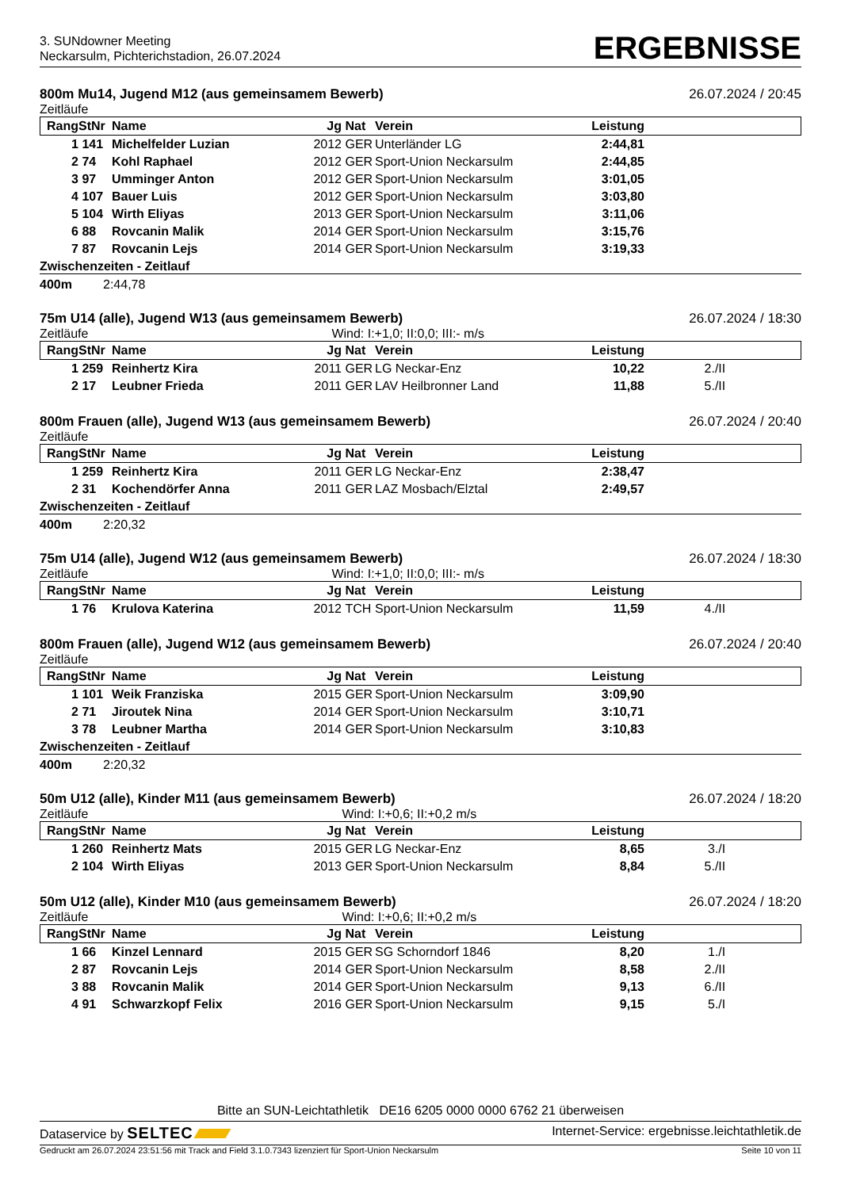3. SUNdowner Meeting
Neckarsulm, Pichterichstadion, 26.07.2024
ERGEBNISSE
800m Mu14, Jugend M12 (aus gemeinsamem Bewerb) 26.07.2024 / 20:45
Zeitläufe
| Rang | StNr | Name | Jg | Nat | Verein | Leistung | |
| --- | --- | --- | --- | --- | --- | --- | --- |
| 1 | 141 | Michelfelder Luzian | 2012 | GER | Unterländer LG | 2:44,81 | |
| 2 | 74 | Kohl Raphael | 2012 | GER | Sport-Union Neckarsulm | 2:44,85 | |
| 3 | 97 | Umminger Anton | 2012 | GER | Sport-Union Neckarsulm | 3:01,05 | |
| 4 | 107 | Bauer Luis | 2012 | GER | Sport-Union Neckarsulm | 3:03,80 | |
| 5 | 104 | Wirth Eliyas | 2013 | GER | Sport-Union Neckarsulm | 3:11,06 | |
| 6 | 88 | Rovcanin Malik | 2014 | GER | Sport-Union Neckarsulm | 3:15,76 | |
| 7 | 87 | Rovcanin Lejs | 2014 | GER | Sport-Union Neckarsulm | 3:19,33 | |
Zwischenzeiten - Zeitlauf
400m 2:44,78
75m U14 (alle), Jugend W13 (aus gemeinsamem Bewerb) 26.07.2024 / 18:30
Zeitläufe Wind: I:+1,0; II:0,0; III:- m/s
| Rang | StNr | Name | Jg | Nat | Verein | Leistung | |
| --- | --- | --- | --- | --- | --- | --- | --- |
| 1 | 259 | Reinhertz Kira | 2011 | GER | LG Neckar-Enz | 10,22 | 2./II |
| 2 | 17 | Leubner Frieda | 2011 | GER | LAV Heilbronner Land | 11,88 | 5./II |
800m Frauen (alle), Jugend W13 (aus gemeinsamem Bewerb) 26.07.2024 / 20:40
Zeitläufe
| Rang | StNr | Name | Jg | Nat | Verein | Leistung | |
| --- | --- | --- | --- | --- | --- | --- | --- |
| 1 | 259 | Reinhertz Kira | 2011 | GER | LG Neckar-Enz | 2:38,47 | |
| 2 | 31 | Kochendörfer Anna | 2011 | GER | LAZ Mosbach/Elztal | 2:49,57 | |
Zwischenzeiten - Zeitlauf
400m 2:20,32
75m U14 (alle), Jugend W12 (aus gemeinsamem Bewerb) 26.07.2024 / 18:30
Zeitläufe Wind: I:+1,0; II:0,0; III:- m/s
| Rang | StNr | Name | Jg | Nat | Verein | Leistung | |
| --- | --- | --- | --- | --- | --- | --- | --- |
| 1 | 76 | Krulova Katerina | 2012 | TCH | Sport-Union Neckarsulm | 11,59 | 4./II |
800m Frauen (alle), Jugend W12 (aus gemeinsamem Bewerb) 26.07.2024 / 20:40
Zeitläufe
| Rang | StNr | Name | Jg | Nat | Verein | Leistung | |
| --- | --- | --- | --- | --- | --- | --- | --- |
| 1 | 101 | Weik Franziska | 2015 | GER | Sport-Union Neckarsulm | 3:09,90 | |
| 2 | 71 | Jiroutek Nina | 2014 | GER | Sport-Union Neckarsulm | 3:10,71 | |
| 3 | 78 | Leubner Martha | 2014 | GER | Sport-Union Neckarsulm | 3:10,83 | |
Zwischenzeiten - Zeitlauf
400m 2:20,32
50m U12 (alle), Kinder M11 (aus gemeinsamem Bewerb) 26.07.2024 / 18:20
Zeitläufe Wind: I:+0,6; II:+0,2 m/s
| Rang | StNr | Name | Jg | Nat | Verein | Leistung | |
| --- | --- | --- | --- | --- | --- | --- | --- |
| 1 | 260 | Reinhertz Mats | 2015 | GER | LG Neckar-Enz | 8,65 | 3./I |
| 2 | 104 | Wirth Eliyas | 2013 | GER | Sport-Union Neckarsulm | 8,84 | 5./II |
50m U12 (alle), Kinder M10 (aus gemeinsamem Bewerb) 26.07.2024 / 18:20
Zeitläufe Wind: I:+0,6; II:+0,2 m/s
| Rang | StNr | Name | Jg | Nat | Verein | Leistung | |
| --- | --- | --- | --- | --- | --- | --- | --- |
| 1 | 66 | Kinzel Lennard | 2015 | GER | SG Schorndorf 1846 | 8,20 | 1./I |
| 2 | 87 | Rovcanin Lejs | 2014 | GER | Sport-Union Neckarsulm | 8,58 | 2./II |
| 3 | 88 | Rovcanin Malik | 2014 | GER | Sport-Union Neckarsulm | 9,13 | 6./II |
| 4 | 91 | Schwarzkopf Felix | 2016 | GER | Sport-Union Neckarsulm | 9,15 | 5./I |
Bitte an SUN-Leichtathletik DE16 6205 0000 0000 6762 21 überweisen
Dataservice by SELTEC Internet-Service: ergebnisse.leichtathletik.de
Gedruckt am 26.07.2024 23:51:56 mit Track and Field 3.1.0.7343 lizenziert für Sport-Union Neckarsulm Seite 10 von 11